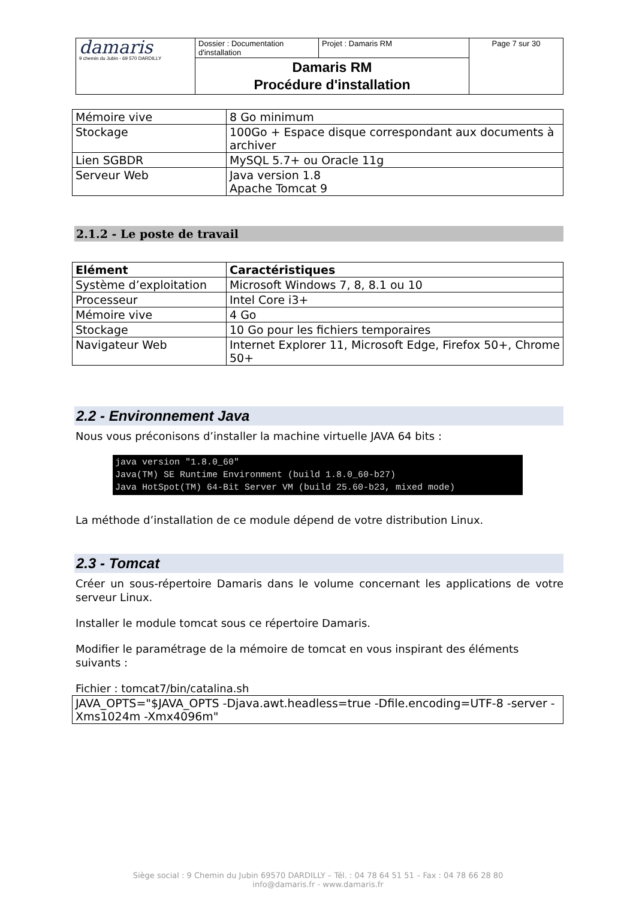| damaris 9 chemin du Jubin - 69 570 DARDILLY | Dossier : Documentation d'installation | Projet : Damaris RM | Page 7 sur 30 |
| | Damaris RM Procédure d'installation | | |
| Mémoire vive | 8 Go minimum |
| Stockage | 100Go + Espace disque correspondant aux documents à archiver |
| Lien SGBDR | MySQL 5.7+ ou Oracle 11g |
| Serveur Web | Java version 1.8 Apache Tomcat 9 |
2.1.2 - Le poste de travail
| Elément | Caractéristiques |
| --- | --- |
| Système d’exploitation | Microsoft Windows 7, 8, 8.1 ou 10 |
| Processeur | Intel Core i3+ |
| Mémoire vive | 4 Go |
| Stockage | 10 Go pour les fichiers temporaires |
| Navigateur Web | Internet Explorer 11, Microsoft Edge, Firefox 50+, Chrome 50+ |
2.2 - Environnement Java
Nous vous préconisons d’installer la machine virtuelle JAVA 64 bits :
java version "1.8.0_60" Java(TM) SE Runtime Environment (build 1.8.0_60-b27) Java HotSpot(TM) 64-Bit Server VM (build 25.60-b23, mixed mode)
La méthode d’installation de ce module dépend de votre distribution Linux.
2.3 - Tomcat
Créer un sous-répertoire Damaris dans le volume concernant les applications de votre serveur Linux.
Installer le module tomcat sous ce répertoire Damaris.
Modifier le paramétrage de la mémoire de tomcat en vous inspirant des éléments suivants :
Fichier : tomcat7/bin/catalina.sh
| JAVA_OPTS="$JAVA_OPTS -Djava.awt.headless=true -Dfile.encoding=UTF-8 -server -Xms1024m -Xmx4096m" |
Siège social : 9 Chemin du Jubin 69570 DARDILLY – Tél. : 04 78 64 51 51 – Fax : 04 78 66 28 80
info@damaris.fr - www.damaris.fr